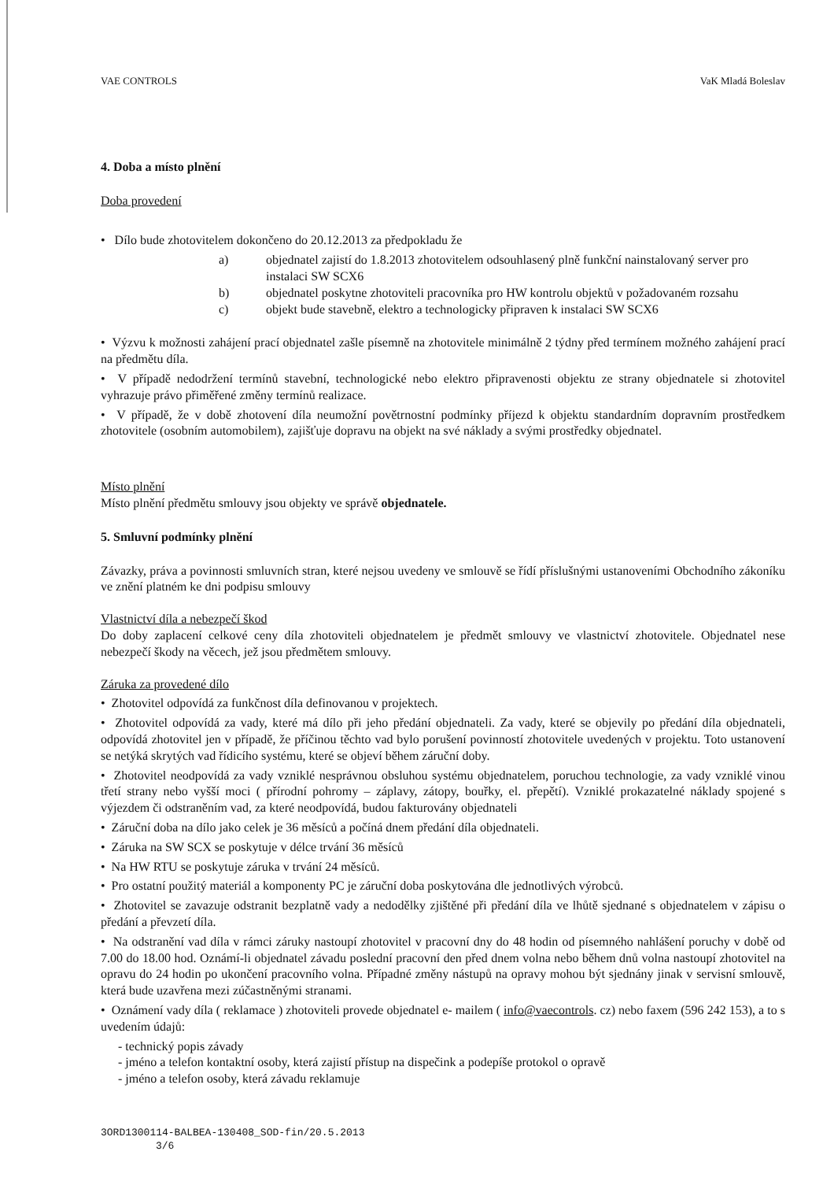VAE CONTROLS VaK Mladá Boleslav
4. Doba a místo plnění
Doba provedení
• Dílo bude zhotovitelem dokončeno do 20.12.2013 za předpokladu že
a) objednatel zajistí do 1.8.2013 zhotovitelem odsouhlasený plně funkční nainstalovaný server pro instalaci SW SCX6
b) objednatel poskytne zhotoviteli pracovníka pro HW kontrolu objektů v požadovaném rozsahu
c) objekt bude stavebně, elektro a technologicky připraven k instalaci SW SCX6
• Výzvu k možnosti zahájení prací objednatel zašle písemně na zhotovitele minimálně 2 týdny před termínem možného zahájení prací na předmětu díla.
• V případě nedodržení termínů stavební, technologické nebo elektro připravenosti objektu ze strany objednatele si zhotovitel vyhrazuje právo přiměřené změny termínů realizace.
• V případě, že v době zhotovení díla neumožní povětrnostní podmínky příjezd k objektu standardním dopravním prostředkem zhotovitele (osobním automobilem), zajišťuje dopravu na objekt na své náklady a svými prostředky objednatel.
Místo plnění
Místo plnění předmětu smlouvy jsou objekty ve správě objednatele.
5. Smluvní podmínky plnění
Závazky, práva a povinnosti smluvních stran, které nejsou uvedeny ve smlouvě se řídí příslušnými ustanoveními Obchodního zákoníku ve znění platném ke dni podpisu smlouvy
Vlastnictví díla a nebezpečí škod
Do doby zaplacení celkové ceny díla zhotoviteli objednatelem je předmět smlouvy ve vlastnictví zhotovitele. Objednatel nese nebezpečí škody na věcech, jež jsou předmětem smlouvy.
Záruka za provedené dílo
• Zhotovitel odpovídá za funkčnost díla definovanou v projektech.
• Zhotovitel odpovídá za vady, které má dílo při jeho předání objednateli. Za vady, které se objevily po předání díla objednateli, odpovídá zhotovitel jen v případě, že příčinou těchto vad bylo porušení povinností zhotovitele uvedených v projektu. Toto ustanovení se netýká skrytých vad řídicího systému, které se objeví během záruční doby.
• Zhotovitel neodpovídá za vady vzniklé nesprávnou obsluhou systému objednatelem, poruchou technologie, za vady vzniklé vinou třetí strany nebo vyšší moci ( přírodní pohromy – záplavy, zátopy, bouřky, el. přepětí). Vzniklé prokazatelné náklady spojené s výjezdem či odstraněním vad, za které neodpovídá, budou fakturovány objednateli
• Záruční doba na dílo jako celek je 36 měsíců a počíná dnem předání díla objednateli.
• Záruka na SW SCX se poskytuje v délce trvání 36 měsíců
• Na HW RTU se poskytuje záruka v trvání 24 měsíců.
• Pro ostatní použitý materiál a komponenty PC je záruční doba poskytována dle jednotlivých výrobců.
• Zhotovitel se zavazuje odstranit bezplatně vady a nedodělky zjištěné při předání díla ve lhůtě sjednané s objednatelem v zápisu o předání a převzetí díla.
• Na odstranění vad díla v rámci záruky nastoupí zhotovitel v pracovní dny do 48 hodin od písemného nahlášení poruchy v době od 7.00 do 18.00 hod. Oznámí-li objednatel závadu poslední pracovní den před dnem volna nebo během dnů volna nastoupí zhotovitel na opravu do 24 hodin po ukončení pracovního volna. Případné změny nástupů na opravy mohou být sjednány jinak v servisní smlouvě, která bude uzavřena mezi zúčastněnými stranami.
• Oznámení vady díla ( reklamace ) zhotoviteli provede objednatel e- mailem ( info@vaecontrols. cz) nebo faxem (596 242 153), a to s uvedením údajů:
- technický popis závady
- jméno a telefon kontaktní osoby, která zajistí přístup na dispečink a podepíše protokol o opravě
- jméno a telefon osoby, která závadu reklamuje
3ORD1300114-BALBEA-130408_SOD-fin/20.5.2013
3/6